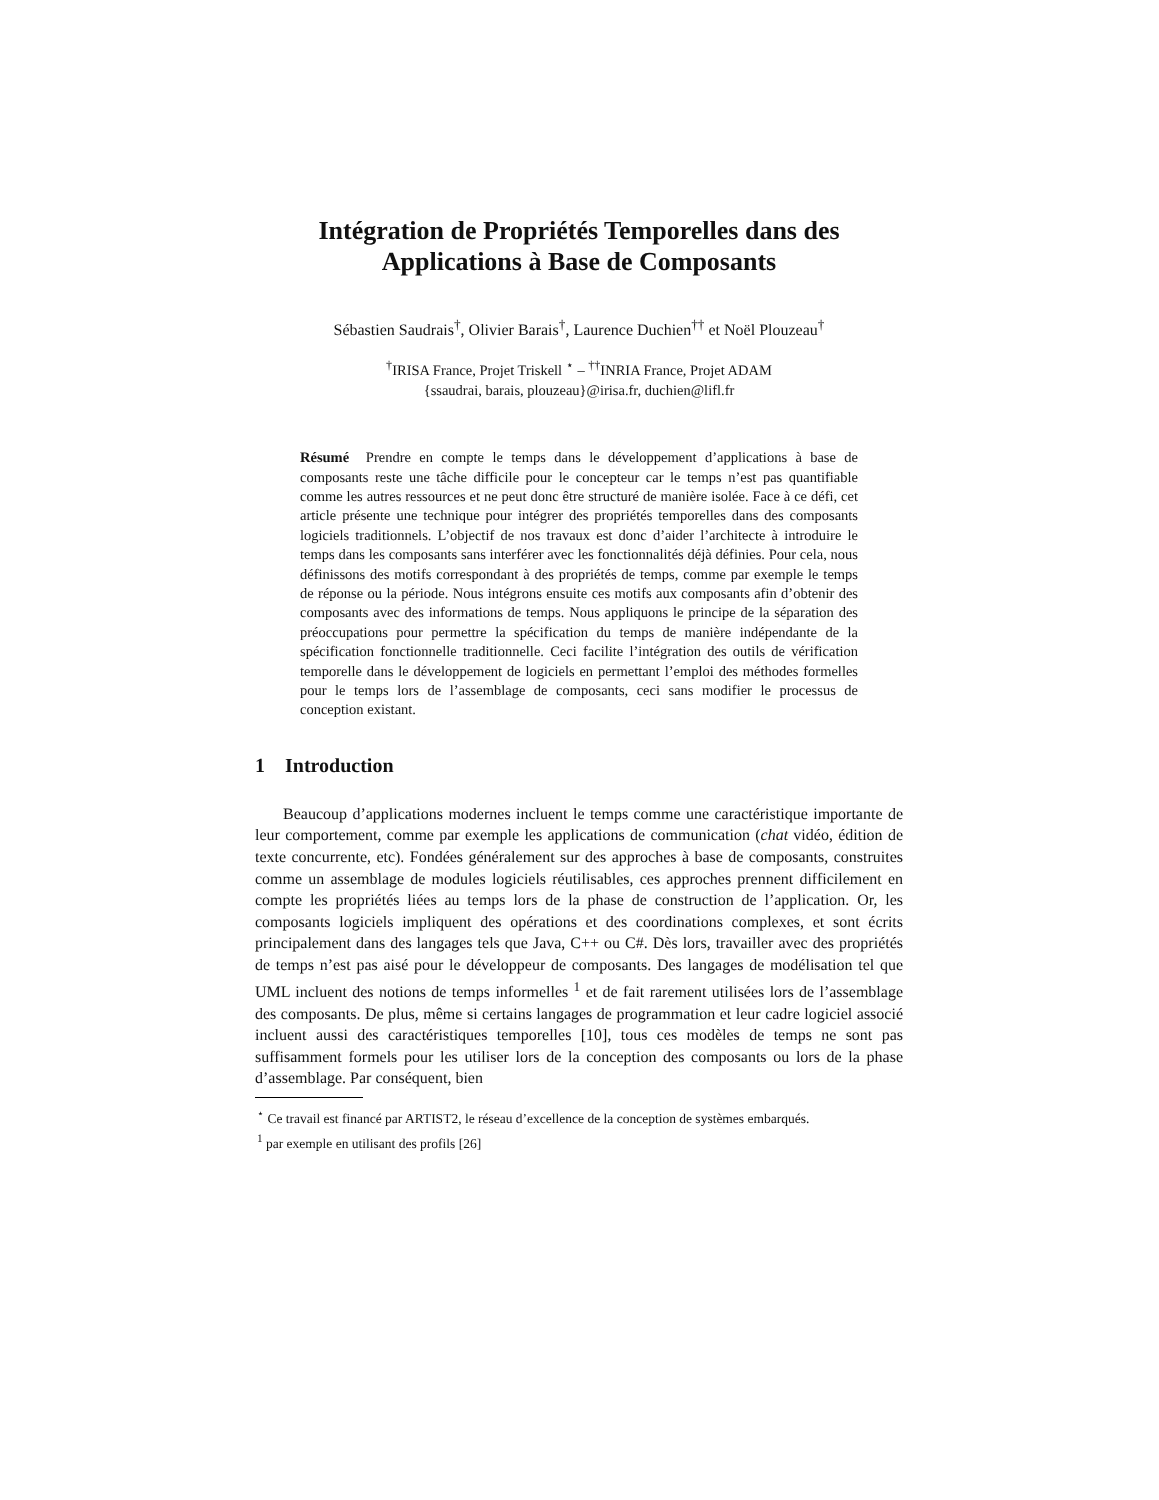Intégration de Propriétés Temporelles dans des
Applications à Base de Composants
Sébastien Saudrais<sup>†</sup>, Olivier Barais<sup>†</sup>, Laurence Duchien<sup>††</sup> et Noël Plouzeau<sup>†</sup>
<sup>†</sup> IRISA France, Projet Triskell <sup>⋆</sup> – <sup>††</sup>INRIA France, Projet ADAM
{ssaudrai, barais, plouzeau}@irisa.fr, duchien@lifl.fr
Résumé Prendre en compte le temps dans le développement d’applications à base de composants reste une tâche difficile pour le concepteur car le temps n’est pas quantifiable comme les autres ressources et ne peut donc être structuré de manière isolée. Face à ce défi, cet article présente une technique pour intégrer des propriétés temporelles dans des composants logiciels traditionnels. L’objectif de nos travaux est donc d’aider l’architecte à introduire le temps dans les composants sans interférer avec les fonctionnalités déjà définies. Pour cela, nous définissons des motifs correspondant à des propriétés de temps, comme par exemple le temps de réponse ou la période. Nous intégrons ensuite ces motifs aux composants afin d’obtenir des composants avec des informations de temps. Nous appliquons le principe de la séparation des préoccupations pour permettre la spécification du temps de manière indépendante de la spécification fonctionnelle traditionnelle. Ceci facilite l’intégration des outils de vérification temporelle dans le développement de logiciels en permettant l’emploi des méthodes formelles pour le temps lors de l’assemblage de composants, ceci sans modifier le processus de conception existant.
1 Introduction
Beaucoup d’applications modernes incluent le temps comme une caractéristique importante de leur comportement, comme par exemple les applications de communication (chat vidéo, édition de texte concurrente, etc). Fondées généralement sur des approches à base de composants, construites comme un assemblage de modules logiciels réutilisables, ces approches prennent difficilement en compte les propriétés liées au temps lors de la phase de construction de l’application. Or, les composants logiciels impliquent des opérations et des coordinations complexes, et sont écrits principalement dans des langages tels que Java, C++ ou C#. Dès lors, travailler avec des propriétés de temps n’est pas aisé pour le développeur de composants. Des langages de modélisation tel que UML incluent des notions de temps informelles <sup>1</sup> et de fait rarement utilisées lors de l’assemblage des composants. De plus, même si certains langages de programmation et leur cadre logiciel associé incluent aussi des caractéristiques temporelles [10], tous ces modèles de temps ne sont pas suffisamment formels pour les utiliser lors de la conception des composants ou lors de la phase d’assemblage. Par conséquent, bien
<sup>⋆</sup> Ce travail est financé par ARTIST2, le réseau d’excellence de la conception de systèmes embarqués.
<sup>1</sup> par exemple en utilisant des profils [26]